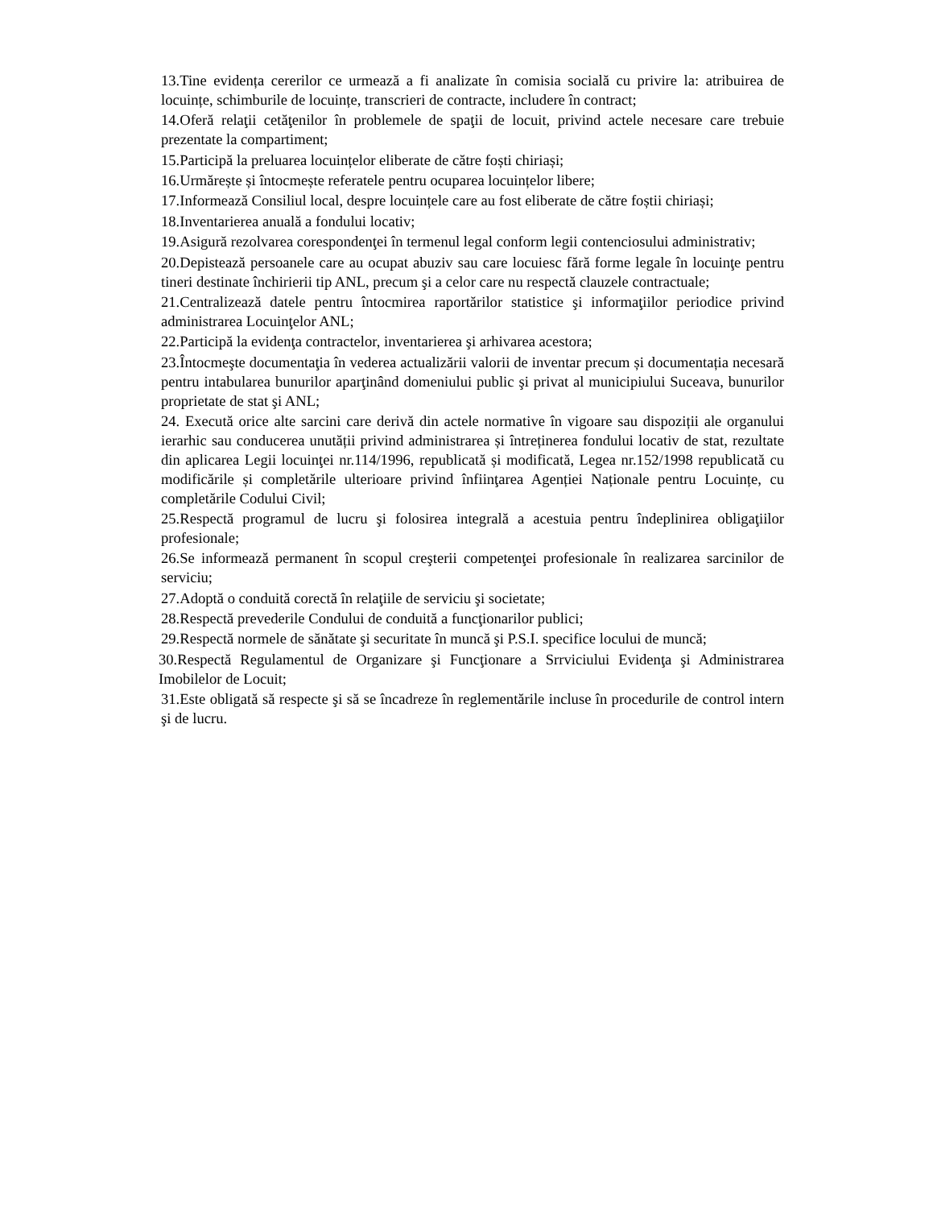13.Tine evidența cererilor ce urmează a fi analizate în comisia socială cu privire la: atribuirea de locuințe, schimburile de locuințe, transcrieri de contracte, includere în contract;
14.Oferă relaţii cetăţenilor în problemele de spaţii de locuit, privind actele necesare care trebuie prezentate la compartiment;
15.Participă la preluarea locuințelor eliberate de către foști chiriași;
16.Urmărește și întocmește referatele pentru ocuparea locuințelor libere;
17.Informează Consiliul local, despre locuințele care au fost eliberate de către foștii chiriași;
18.Inventarierea anuală a fondului locativ;
19.Asigură rezolvarea corespondenţei în termenul legal conform legii contenciosului administrativ;
20.Depistează persoanele care au ocupat abuziv sau care locuiesc fără forme legale în locuinţe pentru tineri destinate închirierii tip ANL, precum şi a celor care nu respectă clauzele contractuale;
21.Centralizează datele pentru întocmirea raportărilor statistice şi informaţiilor periodice privind administrarea Locuinţelor ANL;
22.Participă la evidenţa contractelor, inventarierea şi arhivarea acestora;
23.Întocmeşte documentaţia în vederea actualizării valorii de inventar precum și documentația necesară pentru intabularea bunurilor aparţinând domeniului public şi privat al municipiului Suceava, bunurilor proprietate de stat şi ANL;
24. Execută orice alte sarcini care derivă din actele normative în vigoare sau dispoziții ale organului ierarhic sau conducerea unutății privind administrarea și întreținerea fondului locativ de stat, rezultate din aplicarea Legii locuinţei nr.114/1996, republicată și modificată, Legea nr.152/1998 republicată cu modificările și completările ulterioare privind înfiinţarea Agenției Naționale pentru Locuințe, cu completările Codului Civil;
25.Respectă programul de lucru şi folosirea integrală a acestuia pentru îndeplinirea obligaţiilor profesionale;
26.Se informează permanent în scopul creşterii competenţei profesionale în realizarea sarcinilor de serviciu;
27.Adoptă o conduită corectă în relaţiile de serviciu şi societate;
28.Respectă prevederile Condului de conduită a funcţionarilor publici;
29.Respectă normele de sănătate şi securitate în muncă şi P.S.I. specifice locului de muncă;
30.Respectă Regulamentul de Organizare şi Funcţionare a Srrviciului Evidenţa şi Administrarea Imobilelor de Locuit;
31.Este obligată să respecte şi să se încadreze în reglementările incluse în procedurile de control intern şi de lucru.